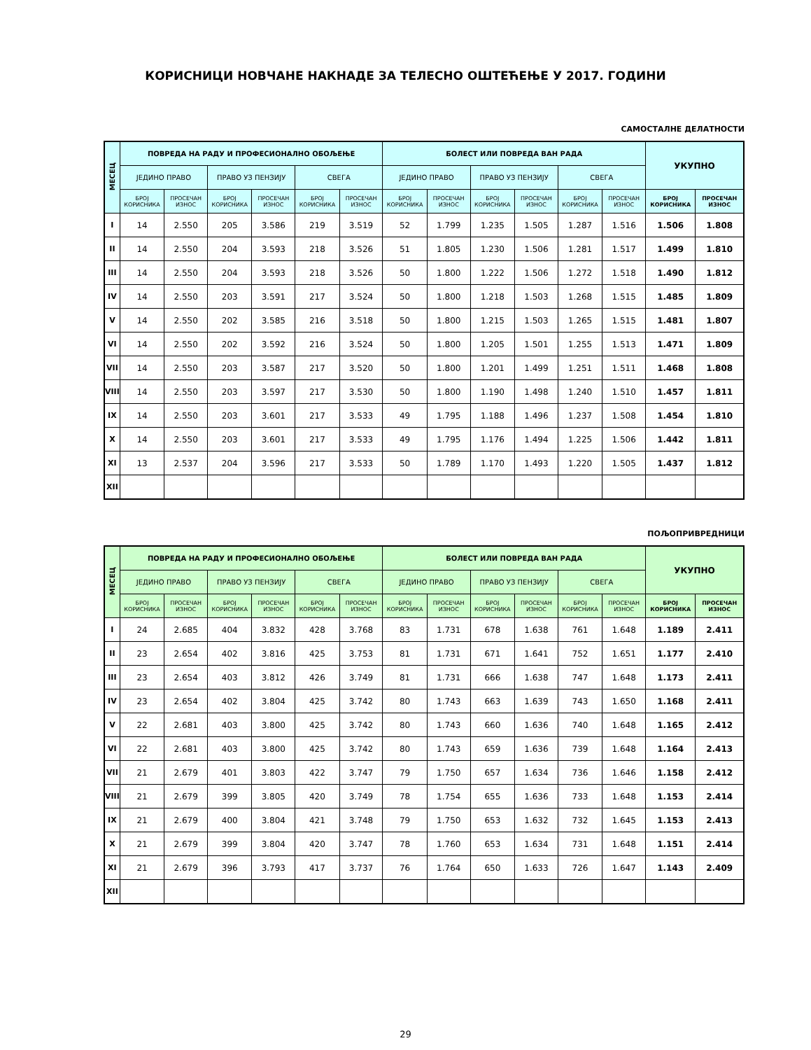КОРИСНИЦИ НОВЧАНЕ НАКНАДЕ ЗА ТЕЛЕСНО ОШТЕЋЕЊЕ У 2017. ГОДИНИ
САМОСТАЛНЕ ДЕЛАТНОСТИ
| МЕСЕЦ | ПОВРЕДА НА РАДУ И ПРОФЕСИОНАЛНО ОБОЉЕЊЕ | | | | | | БОЛЕСТ ИЛИ ПОВРЕДА ВАН РАДА | | | | | | УКУПНО | |
| --- | --- | --- | --- | --- | --- | --- | --- | --- | --- | --- | --- | --- | --- | --- |
| | ЈЕДИНО ПРАВО | | ПРАВО УЗ ПЕНЗИЈУ | | СВЕГА | | ЈЕДИНО ПРАВО | | ПРАВО УЗ ПЕНЗИЈУ | | СВЕГА | | | |
| | БРОЈ КОРИСНИКА | ПРОСЕЧАН ИЗНОС | БРОЈ КОРИСНИКА | ПРОСЕЧАН ИЗНОС | БРОЈ КОРИСНИКА | ПРОСЕЧАН ИЗНОС | БРОЈ КОРИСНИКА | ПРОСЕЧАН ИЗНОС | БРОЈ КОРИСНИКА | ПРОСЕЧАН ИЗНОС | БРОЈ КОРИСНИКА | ПРОСЕЧАН ИЗНОС | БРОЈ КОРИСНИКА | ПРОСЕЧАН ИЗНОС |
| I | 14 | 2.550 | 205 | 3.586 | 219 | 3.519 | 52 | 1.799 | 1.235 | 1.505 | 1.287 | 1.516 | 1.506 | 1.808 |
| II | 14 | 2.550 | 204 | 3.593 | 218 | 3.526 | 51 | 1.805 | 1.230 | 1.506 | 1.281 | 1.517 | 1.499 | 1.810 |
| III | 14 | 2.550 | 204 | 3.593 | 218 | 3.526 | 50 | 1.800 | 1.222 | 1.506 | 1.272 | 1.518 | 1.490 | 1.812 |
| IV | 14 | 2.550 | 203 | 3.591 | 217 | 3.524 | 50 | 1.800 | 1.218 | 1.503 | 1.268 | 1.515 | 1.485 | 1.809 |
| V | 14 | 2.550 | 202 | 3.585 | 216 | 3.518 | 50 | 1.800 | 1.215 | 1.503 | 1.265 | 1.515 | 1.481 | 1.807 |
| VI | 14 | 2.550 | 202 | 3.592 | 216 | 3.524 | 50 | 1.800 | 1.205 | 1.501 | 1.255 | 1.513 | 1.471 | 1.809 |
| VII | 14 | 2.550 | 203 | 3.587 | 217 | 3.520 | 50 | 1.800 | 1.201 | 1.499 | 1.251 | 1.511 | 1.468 | 1.808 |
| VIII | 14 | 2.550 | 203 | 3.597 | 217 | 3.530 | 50 | 1.800 | 1.190 | 1.498 | 1.240 | 1.510 | 1.457 | 1.811 |
| IX | 14 | 2.550 | 203 | 3.601 | 217 | 3.533 | 49 | 1.795 | 1.188 | 1.496 | 1.237 | 1.508 | 1.454 | 1.810 |
| X | 14 | 2.550 | 203 | 3.601 | 217 | 3.533 | 49 | 1.795 | 1.176 | 1.494 | 1.225 | 1.506 | 1.442 | 1.811 |
| XI | 13 | 2.537 | 204 | 3.596 | 217 | 3.533 | 50 | 1.789 | 1.170 | 1.493 | 1.220 | 1.505 | 1.437 | 1.812 |
| XII | | | | | | | | | | | | | | |
ПОЉОПРИВРЕДНИЦИ
| МЕСЕЦ | ПОВРЕДА НА РАДУ И ПРОФЕСИОНАЛНО ОБОЉЕЊЕ | | | | | | БОЛЕСТ ИЛИ ПОВРЕДА ВАН РАДА | | | | | | УКУПНО | |
| --- | --- | --- | --- | --- | --- | --- | --- | --- | --- | --- | --- | --- | --- | --- |
| | ЈЕДИНО ПРАВО | | ПРАВО УЗ ПЕНЗИЈУ | | СВЕГА | | ЈЕДИНО ПРАВО | | ПРАВО УЗ ПЕНЗИЈУ | | СВЕГА | | | |
| | БРОЈ КОРИСНИКА | ПРОСЕЧАН ИЗНОС | БРОЈ КОРИСНИКА | ПРОСЕЧАН ИЗНОС | БРОЈ КОРИСНИКА | ПРОСЕЧАН ИЗНОС | БРОЈ КОРИСНИКА | ПРОСЕЧАН ИЗНОС | БРОЈ КОРИСНИКА | ПРОСЕЧАН ИЗНОС | БРОЈ КОРИСНИКА | ПРОСЕЧАН ИЗНОС | БРОЈ КОРИСНИКА | ПРОСЕЧАН ИЗНОС |
| I | 24 | 2.685 | 404 | 3.832 | 428 | 3.768 | 83 | 1.731 | 678 | 1.638 | 761 | 1.648 | 1.189 | 2.411 |
| II | 23 | 2.654 | 402 | 3.816 | 425 | 3.753 | 81 | 1.731 | 671 | 1.641 | 752 | 1.651 | 1.177 | 2.410 |
| III | 23 | 2.654 | 403 | 3.812 | 426 | 3.749 | 81 | 1.731 | 666 | 1.638 | 747 | 1.648 | 1.173 | 2.411 |
| IV | 23 | 2.654 | 402 | 3.804 | 425 | 3.742 | 80 | 1.743 | 663 | 1.639 | 743 | 1.650 | 1.168 | 2.411 |
| V | 22 | 2.681 | 403 | 3.800 | 425 | 3.742 | 80 | 1.743 | 660 | 1.636 | 740 | 1.648 | 1.165 | 2.412 |
| VI | 22 | 2.681 | 403 | 3.800 | 425 | 3.742 | 80 | 1.743 | 659 | 1.636 | 739 | 1.648 | 1.164 | 2.413 |
| VII | 21 | 2.679 | 401 | 3.803 | 422 | 3.747 | 79 | 1.750 | 657 | 1.634 | 736 | 1.646 | 1.158 | 2.412 |
| VIII | 21 | 2.679 | 399 | 3.805 | 420 | 3.749 | 78 | 1.754 | 655 | 1.636 | 733 | 1.648 | 1.153 | 2.414 |
| IX | 21 | 2.679 | 400 | 3.804 | 421 | 3.748 | 79 | 1.750 | 653 | 1.632 | 732 | 1.645 | 1.153 | 2.413 |
| X | 21 | 2.679 | 399 | 3.804 | 420 | 3.747 | 78 | 1.760 | 653 | 1.634 | 731 | 1.648 | 1.151 | 2.414 |
| XI | 21 | 2.679 | 396 | 3.793 | 417 | 3.737 | 76 | 1.764 | 650 | 1.633 | 726 | 1.647 | 1.143 | 2.409 |
| XII | | | | | | | | | | | | | | |
29